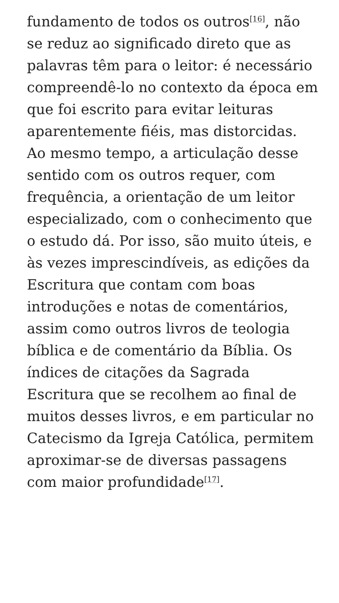fundamento de todos os outros<sup>[16]</sup>, não se reduz ao significado direto que as palavras têm para o leitor: é necessário compreendê-lo no contexto da época em que foi escrito para evitar leituras aparentemente fiéis, mas distorcidas. Ao mesmo tempo, a articulação desse sentido com os outros requer, com frequência, a orientação de um leitor especializado, com o conhecimento que o estudo dá. Por isso, são muito úteis, e às vezes imprescindíveis, as edições da Escritura que contam com boas introduções e notas de comentários, assim como outros livros de teologia bíblica e de comentário da Bíblia. Os índices de citações da Sagrada Escritura que se recolhem ao final de muitos desses livros, e em particular no Catecismo da Igreja Católica, permitem aproximar-se de diversas passagens com maior profundidade<sup>[17]</sup>.